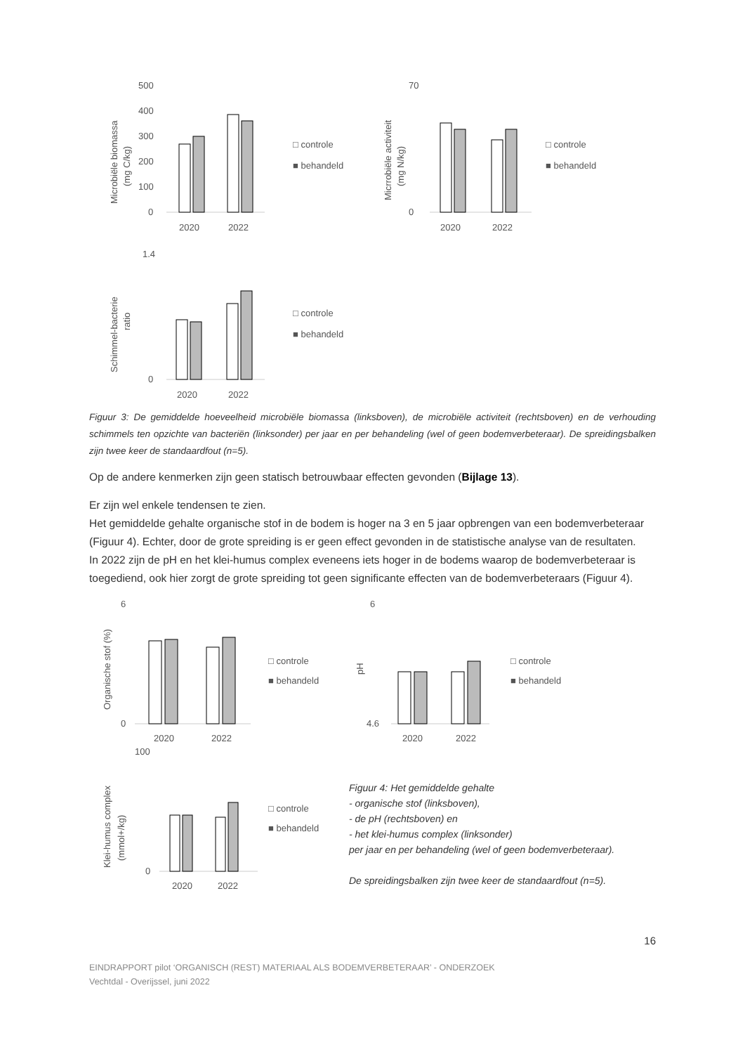Microbiële biomassa
(mg C/kg)
500
400
300
200
100
0
2020
2022
□ controle
■ behandeld
Micrrobiële activiteit
(mg N/kg)
70
0
2020
2022
□ controle
■ behandeld
Schimmel-bacterie
ratio
1.4
0
2020
2022
□ controle
■ behandeld
Figuur 3: De gemiddelde hoeveelheid microbiële biomassa (linksboven), de microbiële activiteit (rechtsboven) en de verhouding schimmels ten opzichte van bacteriën (linksonder) per jaar en per behandeling (wel of geen bodemverbeteraar). De spreidingsbalken zijn twee keer de standaardfout (n=5).
Op de andere kenmerken zijn geen statisch betrouwbaar effecten gevonden (Bijlage 13).
Er zijn wel enkele tendensen te zien.
Het gemiddelde gehalte organische stof in de bodem is hoger na 3 en 5 jaar opbrengen van een bodemverbeteraar (Figuur 4). Echter, door de grote spreiding is er geen effect gevonden in de statistische analyse van de resultaten.
In 2022 zijn de pH en het klei-humus complex eveneens iets hoger in de bodems waarop de bodemverbeteraar is toegediend, ook hier zorgt de grote spreiding tot geen significante effecten van de bodemverbeteraars (Figuur 4).
Organische stof (%)
6
0
2020
2022
□ controle
■ behandeld
pH
6
4.6
2020
2022
□ controle
■ behandeld
Klei-humus complex
(mmol+/kg)
100
0
2020
2022
□ controle
■ behandeld
Figuur 4: Het gemiddelde gehalte
- organische stof (linksboven),
- de pH (rechtsboven) en
- het klei-humus complex (linksonder)
per jaar en per behandeling (wel of geen bodemverbeteraar).
De spreidingsbalken zijn twee keer de standaardfout (n=5).
16
EINDRAPPORT pilot ‘ORGANISCH (REST) MATERIAAL ALS BODEMVERBETERAAR’ - ONDERZOEK
Vechtdal - Overijssel, juni 2022